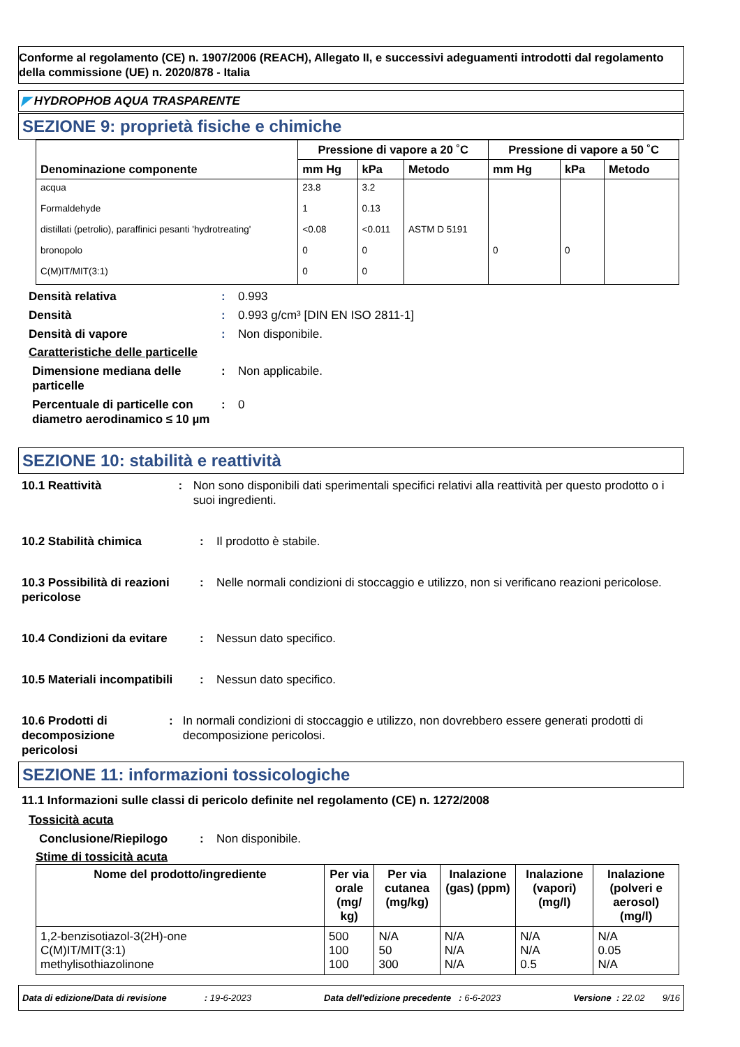Conforme al regolamento (CE) n. 1907/2006 (REACH), Allegato II, e successivi adeguamenti introdotti dal regolamento della commissione (UE) n. 2020/878 - Italia
◤ HYDROPHOB AQUA TRASPARENTE
SEZIONE 9: proprietà fisiche e chimiche
| Denominazione componente | Pressione di vapore a 20 ˚C | | | Pressione di vapore a 50 ˚C | | |
| --- | --- | --- | --- | --- | --- | --- |
| | mm Hg | kPa | Metodo | mm Hg | kPa | Metodo |
| acqua | 23.8 | 3.2 | | | | |
| Formaldehyde | 1 | 0.13 | | | | |
| distillati (petrolio), paraffinici pesanti 'hydrotreating' | <0.08 | <0.011 | ASTM D 5191 | | | |
| bronopolo | 0 | 0 | | 0 | 0 | |
| C(M)IT/MIT(3:1) | 0 | 0 | | | | |
Densità relativa : 0.993
Densità : 0.993 g/cm³ [DIN EN ISO 2811-1]
Densità di vapore : Non disponibile.
Caratteristiche delle particelle
Dimensione mediana delle particelle
: Non applicabile.
Percentuale di particelle con diametro aerodinamico ≤ 10 µm
: 0
SEZIONE 10: stabilità e reattività
10.1 Reattività : Non sono disponibili dati sperimentali specifici relativi alla reattività per questo prodotto o i suoi ingredienti.
10.2 Stabilità chimica : Il prodotto è stabile.
10.3 Possibilità di reazioni pericolose
: Nelle normali condizioni di stoccaggio e utilizzo, non si verificano reazioni pericolose.
10.4 Condizioni da evitare
: Nessun dato specifico.
10.5 Materiali incompatibili
: Nessun dato specifico.
10.6 Prodotti di decomposizione pericolosi
: In normali condizioni di stoccaggio e utilizzo, non dovrebbero essere generati prodotti di decomposizione pericolosi.
SEZIONE 11: informazioni tossicologiche
11.1 Informazioni sulle classi di pericolo definite nel regolamento (CE) n. 1272/2008
Tossicità acuta
Conclusione/Riepilogo : Non disponibile.
Stime di tossicità acuta
| Nome del prodotto/ingrediente | Per via orale (mg/ kg) | Per via cutanea (mg/kg) | Inalazione (gas) (ppm) | Inalazione (vapori) (mg/l) | Inalazione (polveri e aerosol) (mg/l) |
| --- | --- | --- | --- | --- | --- |
| 1,2-benzisotiazol-3(2H)-one C(M)IT/MIT(3:1) methylisothiazolinone | 500 100 100 | N/A 50 300 | N/A N/A N/A | N/A N/A 0.5 | N/A 0.05 N/A |
Data di edizione/Data di revisione : 19-6-2023 Data dell'edizione precedente : 6-6-2023 Versione : 22.02 9/16